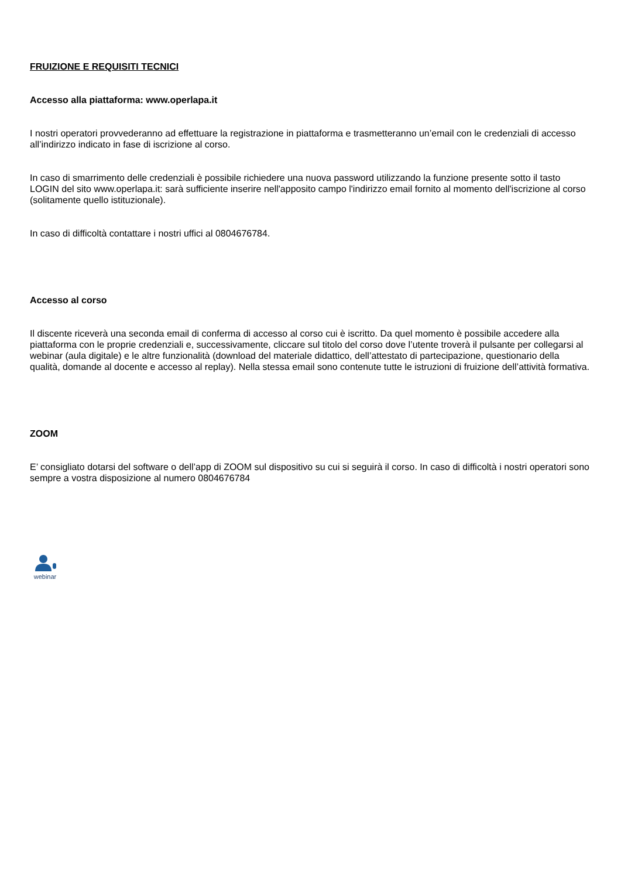FRUIZIONE E REQUISITI TECNICI
Accesso alla piattaforma: www.operlapa.it
I nostri operatori provvederanno ad effettuare la registrazione in piattaforma e trasmetteranno un’email con le credenziali di accesso all’indirizzo indicato in fase di iscrizione al corso.
In caso di smarrimento delle credenziali è possibile richiedere una nuova password utilizzando la funzione presente sotto il tasto LOGIN del sito www.operlapa.it: sarà sufficiente inserire nell'apposito campo l'indirizzo email fornito al momento dell'iscrizione al corso (solitamente quello istituzionale).
In caso di difficoltà contattare i nostri uffici al 0804676784.
Accesso al corso
Il discente riceverà una seconda email di conferma di accesso al corso cui è iscritto. Da quel momento è possibile accedere alla piattaforma con le proprie credenziali e, successivamente, cliccare sul titolo del corso dove l’utente troverà il pulsante per collegarsi al webinar (aula digitale) e le altre funzionalità (download del materiale didattico, dell’attestato di partecipazione, questionario della qualità, domande al docente e accesso al replay). Nella stessa email sono contenute tutte le istruzioni di fruizione dell’attività formativa.
ZOOM
E’ consigliato dotarsi del software o dell’app di ZOOM sul dispositivo su cui si seguirà il corso. In caso di difficoltà i nostri operatori sono sempre a vostra disposizione al numero 0804676784
webinar